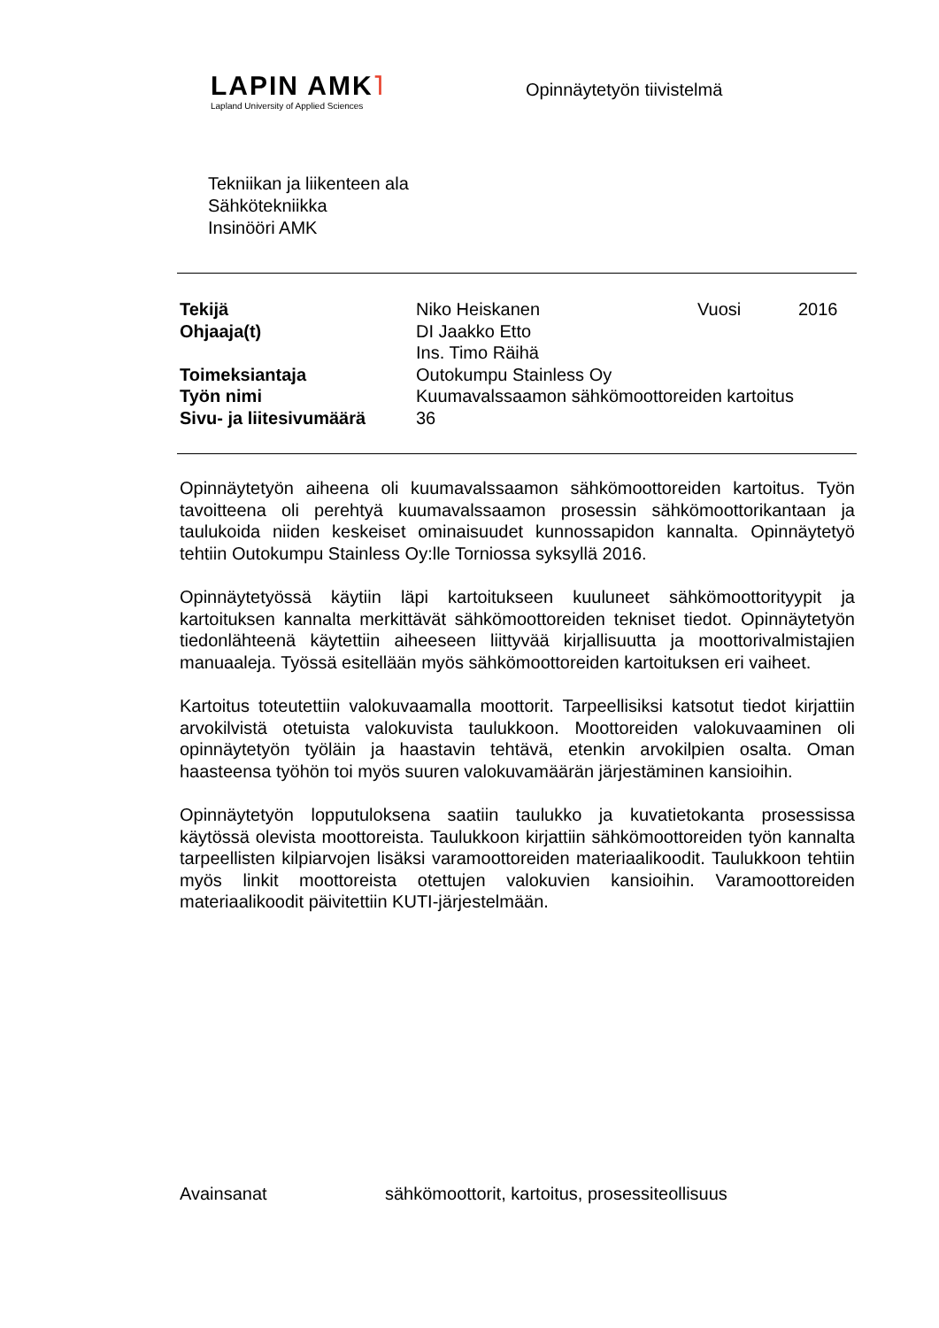LAPIN AMK˥
Lapland University of Applied Sciences
Opinnäytetyön tiivistelmä
Tekniikan ja liikenteen ala
Sähkötekniikka
Insinööri AMK
| Tekijä | Niko Heiskanen | Vuosi | 2016 |
| Ohjaaja(t) | DI Jaakko Etto | | |
| | Ins. Timo Räihä | | |
| Toimeksiantaja | Outokumpu Stainless Oy | | |
| Työn nimi | Kuumavalssaamon sähkömoottoreiden kartoitus | | |
| Sivu- ja liitesivumäärä | 36 | | |
Opinnäytetyön aiheena oli kuumavalssaamon sähkömoottoreiden kartoitus. Työn tavoitteena oli perehtyä kuumavalssaamon prosessin sähkömoottorikantaan ja taulukoida niiden keskeiset ominaisuudet kunnossapidon kannalta. Opinnäytetyö tehtiin Outokumpu Stainless Oy:lle Torniossa syksyllä 2016.
Opinnäytetyössä käytiin läpi kartoitukseen kuuluneet sähkömoottorityypit ja kartoituksen kannalta merkittävät sähkömoottoreiden tekniset tiedot. Opinnäytetyön tiedonlähteenä käytettiin aiheeseen liittyvää kirjallisuutta ja moottorivalmistajien manuaaleja. Työssä esitellään myös sähkömoottoreiden kartoituksen eri vaiheet.
Kartoitus toteutettiin valokuvaamalla moottorit. Tarpeellisiksi katsotut tiedot kirjattiin arvokilvistä otetuista valokuvista taulukkoon. Moottoreiden valokuvaaminen oli opinnäytetyön työläin ja haastavin tehtävä, etenkin arvokilpien osalta. Oman haasteensa työhön toi myös suuren valokuvamäärän järjestäminen kansioihin.
Opinnäytetyön lopputuloksena saatiin taulukko ja kuvatietokanta prosessissa käytössä olevista moottoreista. Taulukkoon kirjattiin sähkömoottoreiden työn kannalta tarpeellisten kilpiarvojen lisäksi varamoottoreiden materiaalikoodit. Taulukkoon tehtiin myös linkit moottoreista otettujen valokuvien kansioihin. Varamoottoreiden materiaalikoodit päivitettiin KUTI-järjestelmään.
Avainsanat sähkömoottorit, kartoitus, prosessiteollisuus